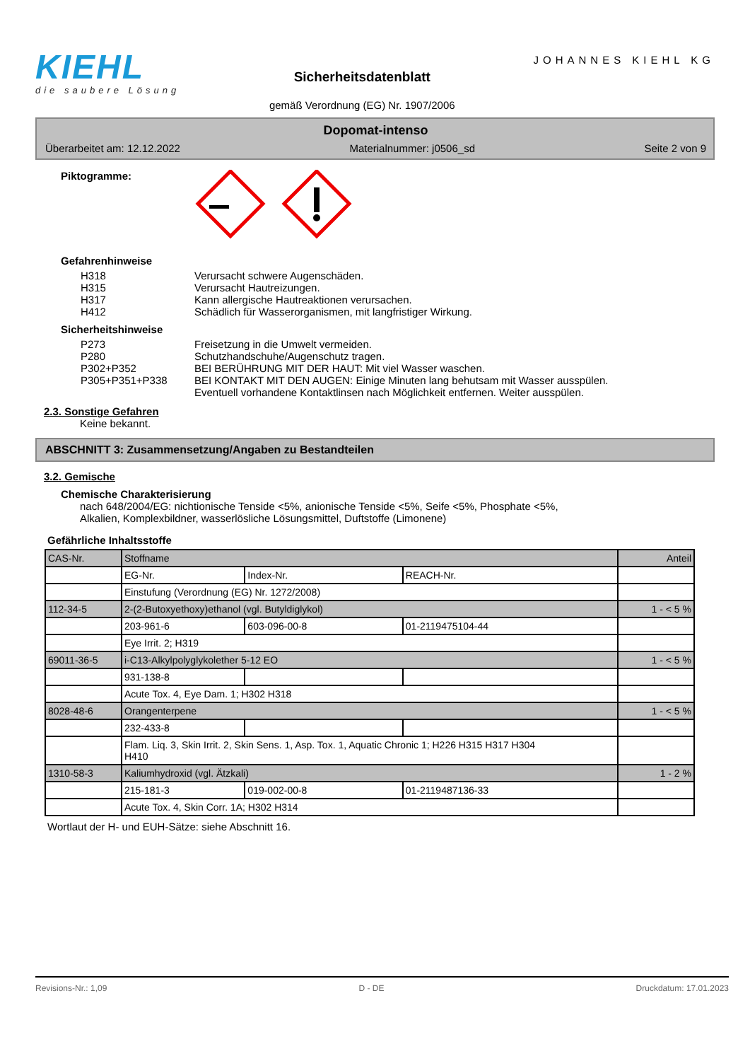KIEHL
die saubere Lösung
Sicherheitsdatenblatt
gemäß Verordnung (EG) Nr. 1907/2006
JOHANNES KIEHL KG
Dopomat-intenso
Überarbeitet am: 12.12.2022 Materialnummer: j0506_sd Seite 2 von 9
Piktogramme:
Gefahrenhinweise
H318 Verursacht schwere Augenschäden.
H315 Verursacht Hautreizungen.
H317 Kann allergische Hautreaktionen verursachen.
H412 Schädlich für Wasserorganismen, mit langfristiger Wirkung.
Sicherheitshinweise
P273 Freisetzung in die Umwelt vermeiden.
P280 Schutzhandschuhe/Augenschutz tragen.
P302+P352 BEI BERÜHRUNG MIT DER HAUT: Mit viel Wasser waschen.
P305+P351+P338 BEI KONTAKT MIT DEN AUGEN: Einige Minuten lang behutsam mit Wasser ausspülen.
Eventuell vorhandene Kontaktlinsen nach Möglichkeit entfernen. Weiter ausspülen.
2.3. Sonstige Gefahren
Keine bekannt.
ABSCHNITT 3: Zusammensetzung/Angaben zu Bestandteilen
3.2. Gemische
Chemische Charakterisierung
nach 648/2004/EG: nichtionische Tenside <5%, anionische Tenside <5%, Seife <5%, Phosphate <5%,
Alkalien, Komplexbildner, wasserlösliche Lösungsmittel, Duftstoffe (Limonene)
Gefährliche Inhaltsstoffe
| CAS-Nr. | Stoffname | | | Anteil |
| | EG-Nr. | Index-Nr. | REACH-Nr. | |
| | Einstufung (Verordnung (EG) Nr. 1272/2008) | | | |
| 112-34-5 | 2-(2-Butoxyethoxy)ethanol (vgl. Butyldiglykol) | | | 1 - < 5 % |
| | 203-961-6 | 603-096-00-8 | 01-2119475104-44 | |
| | Eye Irrit. 2; H319 | | | |
| 69011-36-5 | i-C13-Alkylpolyglykolether 5-12 EO | | | 1 - < 5 % |
| | 931-138-8 | | | |
| | Acute Tox. 4, Eye Dam. 1; H302 H318 | | | |
| 8028-48-6 | Orangenterpene | | | 1 - < 5 % |
| | 232-433-8 | | | |
| | Flam. Liq. 3, Skin Irrit. 2, Skin Sens. 1, Asp. Tox. 1, Aquatic Chronic 1; H226 H315 H317 H304 H410 | | | |
| 1310-58-3 | Kaliumhydroxid (vgl. Ätzkali) | | | 1 - 2 % |
| | 215-181-3 | 019-002-00-8 | 01-2119487136-33 | |
| | Acute Tox. 4, Skin Corr. 1A; H302 H314 | | | |
Wortlaut der H- und EUH-Sätze: siehe Abschnitt 16.
Revisions-Nr.: 1,09 D - DE Druckdatum: 17.01.2023